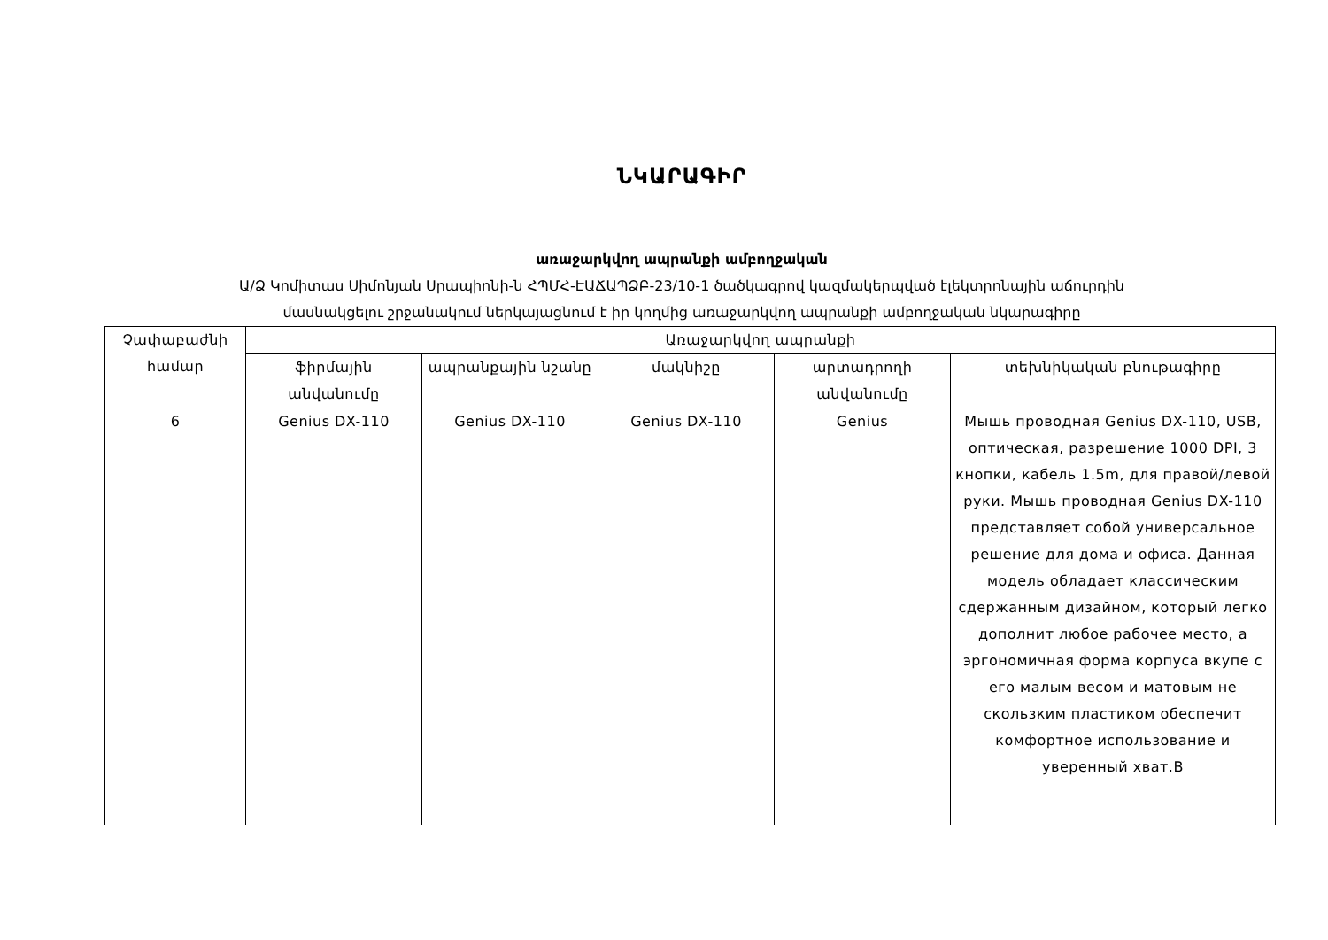ՆԿԱՐԱԳԻՐ
առաջարկվող ապրանքի ամբողջական
Ա/Ձ Կոմիտաս Սիմոնյան Սրապիոնի-ն ՀՊՄՀ-ԷԱՃԱՊՁԲ-23/10-1 ծածկագրով կազմակերպված էլեկտրոնային աճուրդին
մասնակցելու շրջանակում ներկայացնում է իր կողմից առաջարկվող ապրանքի ամբողջական նկարագիրը
| Չափաբաժնի համար | Առաջարկվող ապրանքի | | | | |
| --- | --- | --- | --- | --- | --- |
| | ֆիրմային անվանումը | ապրանքային նշանը | մակնիշը | արտադրողի անվանումը | տեխնիկական բնութագիրը |
| 6 | Genius DX-110 | Genius DX-110 | Genius DX-110 | Genius | Мышь проводная Genius DX-110, USB, оптическая, разрешение 1000 DPI, 3 кнопки, кабель 1.5m, для правой/левой руки. Мышь проводная Genius DX-110 представляет собой универсальное решение для дома и офиса. Данная модель обладает классическим сдержанным дизайном, который легко дополнит любое рабочее место, а эргономичная форма корпуса вкупе с его малым весом и матовым не скользким пластиком обеспечит комфортное использование и уверенный хват.В |